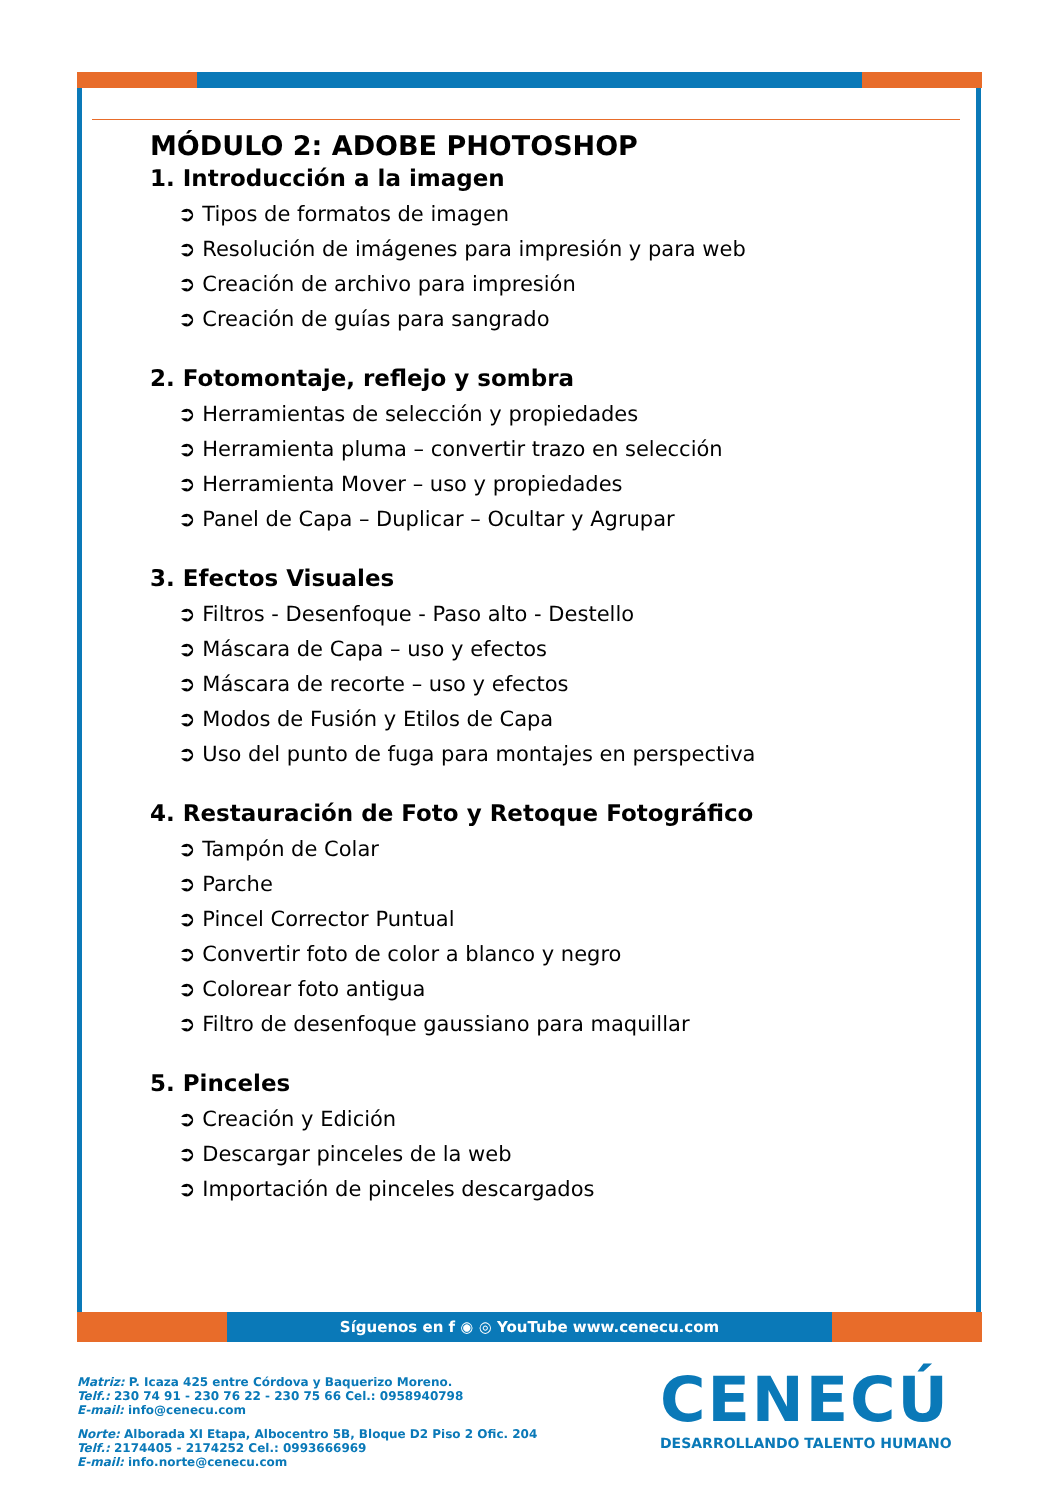MÓDULO 2: ADOBE PHOTOSHOP
1. Introducción a la imagen
➲ Tipos de formatos de imagen
➲ Resolución de imágenes para impresión y para web
➲ Creación de archivo para impresión
➲ Creación de guías para sangrado
2. Fotomontaje, reflejo y sombra
➲ Herramientas de selección y propiedades
➲ Herramienta pluma – convertir trazo en selección
➲ Herramienta Mover – uso y propiedades
➲ Panel de Capa – Duplicar – Ocultar y Agrupar
3. Efectos Visuales
➲ Filtros - Desenfoque - Paso alto - Destello
➲ Máscara de Capa – uso y efectos
➲ Máscara de recorte – uso y efectos
➲ Modos de Fusión y Etilos de Capa
➲ Uso del punto de fuga para montajes en perspectiva
4. Restauración de Foto y Retoque Fotográfico
➲ Tampón de Colar
➲ Parche
➲ Pincel Corrector Puntual
➲ Convertir foto de color a blanco y negro
➲ Colorear foto antigua
➲ Filtro de desenfoque gaussiano para maquillar
5. Pinceles
➲ Creación y Edición
➲ Descargar pinceles de la web
➲ Importación de pinceles descargados
Síguenos en f ◉ ◎ YouTube www.cenecu.com
Matriz: P. Icaza 425 entre Córdova y Baquerizo Moreno.
Telf.: 230 74 91 - 230 76 22 - 230 75 66 Cel.: 0958940798
E-mail: info@cenecu.com
Norte: Alborada XI Etapa, Albocentro 5B, Bloque D2 Piso 2 Ofic. 204
Telf.: 2174405 - 2174252 Cel.: 0993666969
E-mail: info.norte@cenecu.com
CENECÚ
DESARROLLANDO TALENTO HUMANO